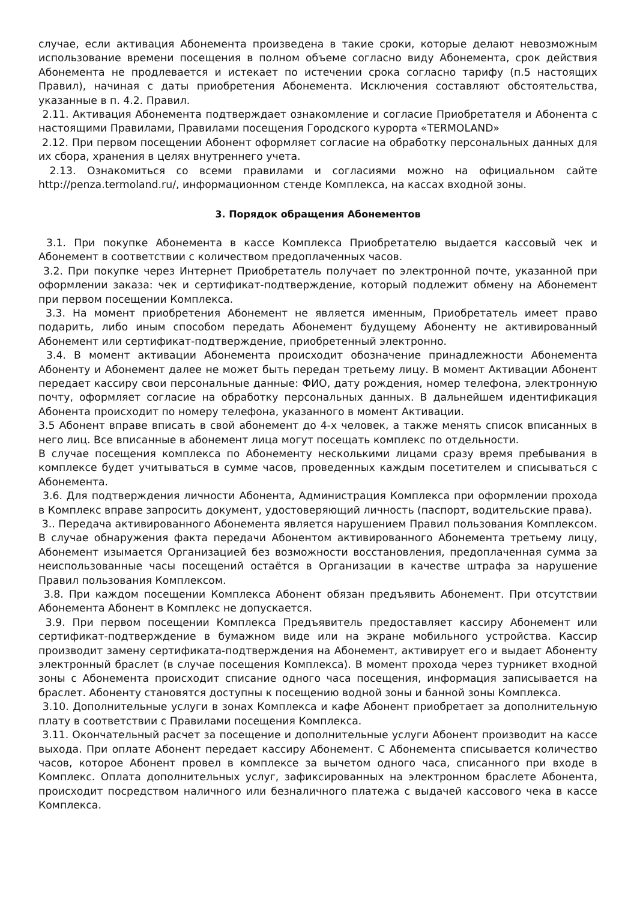случае, если активация Абонемента произведена в такие сроки, которые делают невозможным использование времени посещения в полном объеме согласно виду Абонемента, срок действия Абонемента не продлевается и истекает по истечении срока согласно тарифу (п.5 настоящих Правил), начиная с даты приобретения Абонемента. Исключения составляют обстоятельства, указанные в п. 4.2. Правил.
2.11. Активация Абонемента подтверждает ознакомление и согласие Приобретателя и Абонента с настоящими Правилами, Правилами посещения Городского курорта «TERMOLAND»
2.12. При первом посещении Абонент оформляет согласие на обработку персональных данных для их сбора, хранения в целях внутреннего учета.
2.13. Ознакомиться со всеми правилами и согласиями можно на официальном сайте http://penza.termoland.ru/, информационном стенде Комплекса, на кассах входной зоны.
3. Порядок обращения Абонементов
3.1. При покупке Абонемента в кассе Комплекса Приобретателю выдается кассовый чек и Абонемент в соответствии с количеством предоплаченных часов.
3.2. При покупке через Интернет Приобретатель получает по электронной почте, указанной при оформлении заказа: чек и сертификат-подтверждение, который подлежит обмену на Абонемент при первом посещении Комплекса.
3.3. На момент приобретения Абонемент не является именным, Приобретатель имеет право подарить, либо иным способом передать Абонемент будущему Абоненту не активированный Абонемент или сертификат-подтверждение, приобретенный электронно.
3.4. В момент активации Абонемента происходит обозначение принадлежности Абонемента Абоненту и Абонемент далее не может быть передан третьему лицу. В момент Активации Абонент передает кассиру свои персональные данные: ФИО, дату рождения, номер телефона, электронную почту, оформляет согласие на обработку персональных данных. В дальнейшем идентификация Абонента происходит по номеру телефона, указанного в момент Активации.
3.5 Абонент вправе вписать в свой абонемент до 4-х человек, а также менять список вписанных в него лиц. Все вписанные в абонемент лица могут посещать комплекс по отдельности.
В случае посещения комплекса по Абонементу несколькими лицами сразу время пребывания в комплексе будет учитываться в сумме часов, проведенных каждым посетителем и списываться с Абонемента.
3.6. Для подтверждения личности Абонента, Администрация Комплекса при оформлении прохода в Комплекс вправе запросить документ, удостоверяющий личность (паспорт, водительские права).
3.. Передача активированного Абонемента является нарушением Правил пользования Комплексом. В случае обнаружения факта передачи Абонентом активированного Абонемента третьему лицу, Абонемент изымается Организацией без возможности восстановления, предоплаченная сумма за неиспользованные часы посещений остаётся в Организации в качестве штрафа за нарушение Правил пользования Комплексом.
3.8. При каждом посещении Комплекса Абонент обязан предъявить Абонемент. При отсутствии Абонемента Абонент в Комплекс не допускается.
3.9. При первом посещении Комплекса Предъявитель предоставляет кассиру Абонемент или сертификат-подтверждение в бумажном виде или на экране мобильного устройства. Кассир производит замену сертификата-подтверждения на Абонемент, активирует его и выдает Абоненту электронный браслет (в случае посещения Комплекса). В момент прохода через турникет входной зоны с Абонемента происходит списание одного часа посещения, информация записывается на браслет. Абоненту становятся доступны к посещению водной зоны и банной зоны Комплекса.
3.10. Дополнительные услуги в зонах Комплекса и кафе Абонент приобретает за дополнительную плату в соответствии с Правилами посещения Комплекса.
3.11. Окончательный расчет за посещение и дополнительные услуги Абонент производит на кассе выхода. При оплате Абонент передает кассиру Абонемент. С Абонемента списывается количество часов, которое Абонент провел в комплексе за вычетом одного часа, списанного при входе в Комплекс. Оплата дополнительных услуг, зафиксированных на электронном браслете Абонента, происходит посредством наличного или безналичного платежа с выдачей кассового чека в кассе Комплекса.